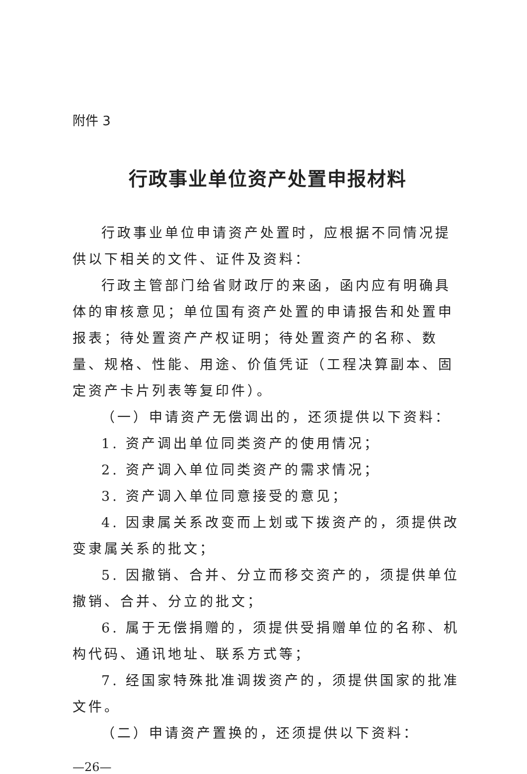附件 3
行政事业单位资产处置申报材料
行政事业单位申请资产处置时，应根据不同情况提供以下相关的文件、证件及资料：
行政主管部门给省财政厅的来函，函内应有明确具体的审核意见；单位国有资产处置的申请报告和处置申报表；待处置资产产权证明；待处置资产的名称、数量、规格、性能、用途、价值凭证（工程决算副本、固定资产卡片列表等复印件）。
（一）申请资产无偿调出的，还须提供以下资料：
1. 资产调出单位同类资产的使用情况；
2. 资产调入单位同类资产的需求情况；
3. 资产调入单位同意接受的意见；
4. 因隶属关系改变而上划或下拨资产的，须提供改变隶属关系的批文；
5. 因撤销、合并、分立而移交资产的，须提供单位撤销、合并、分立的批文；
6. 属于无偿捐赠的，须提供受捐赠单位的名称、机构代码、通讯地址、联系方式等；
7. 经国家特殊批准调拨资产的，须提供国家的批准文件。
（二）申请资产置换的，还须提供以下资料：
—26—